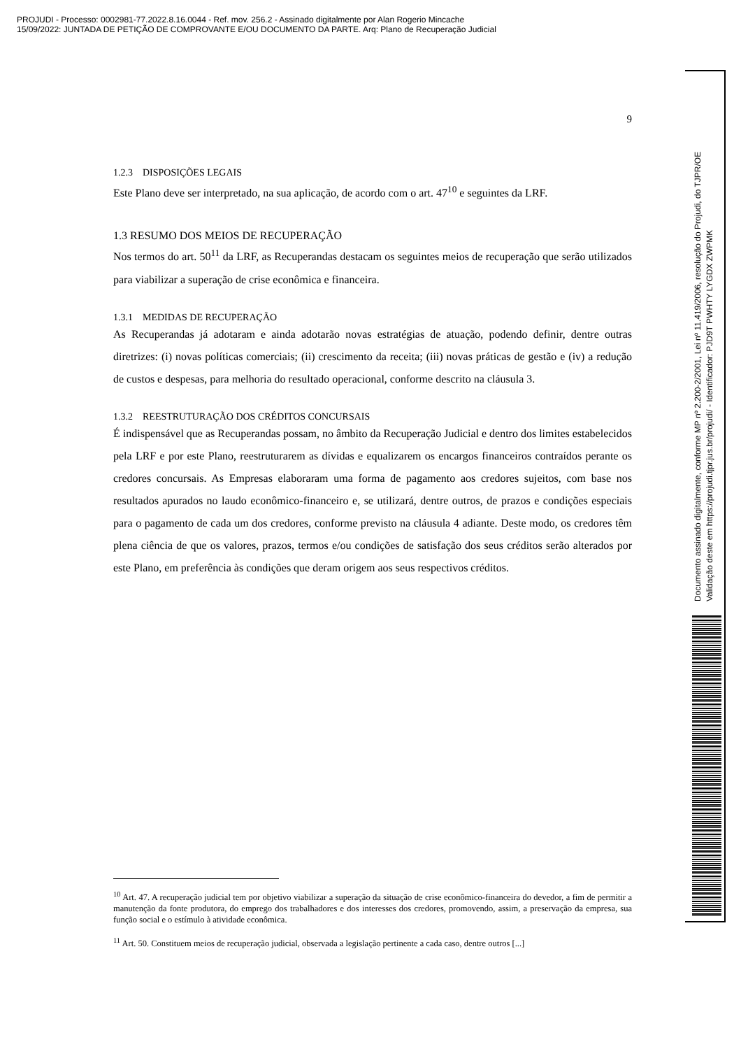PROJUDI - Processo: 0002981-77.2022.8.16.0044 - Ref. mov. 256.2 - Assinado digitalmente por Alan Rogerio Mincache
15/09/2022: JUNTADA DE PETIÇÃO DE COMPROVANTE E/OU DOCUMENTO DA PARTE. Arq: Plano de Recuperação Judicial
9
1.2.3 DISPOSIÇÕES LEGAIS
Este Plano deve ser interpretado, na sua aplicação, de acordo com o art. 47<sup>10</sup> e seguintes da LRF.
1.3 RESUMO DOS MEIOS DE RECUPERAÇÃO
Nos termos do art. 50<sup>11</sup> da LRF, as Recuperandas destacam os seguintes meios de recuperação que serão utilizados para viabilizar a superação de crise econômica e financeira.
1.3.1 MEDIDAS DE RECUPERAÇÃO
As Recuperandas já adotaram e ainda adotarão novas estratégias de atuação, podendo definir, dentre outras diretrizes: (i) novas políticas comerciais; (ii) crescimento da receita; (iii) novas práticas de gestão e (iv) a redução de custos e despesas, para melhoria do resultado operacional, conforme descrito na cláusula 3.
1.3.2 REESTRUTURAÇÃO DOS CRÉDITOS CONCURSAIS
É indispensável que as Recuperandas possam, no âmbito da Recuperação Judicial e dentro dos limites estabelecidos pela LRF e por este Plano, reestruturarem as dívidas e equalizarem os encargos financeiros contraídos perante os credores concursais. As Empresas elaboraram uma forma de pagamento aos credores sujeitos, com base nos resultados apurados no laudo econômico-financeiro e, se utilizará, dentre outros, de prazos e condições especiais para o pagamento de cada um dos credores, conforme previsto na cláusula 4 adiante. Deste modo, os credores têm plena ciência de que os valores, prazos, termos e/ou condições de satisfação dos seus créditos serão alterados por este Plano, em preferência às condições que deram origem aos seus respectivos créditos.
<sup>10</sup> Art. 47. A recuperação judicial tem por objetivo viabilizar a superação da situação de crise econômico-financeira do devedor, a fim de permitir a manutenção da fonte produtora, do emprego dos trabalhadores e dos interesses dos credores, promovendo, assim, a preservação da empresa, sua função social e o estímulo à atividade econômica.
<sup>11</sup> Art. 50. Constituem meios de recuperação judicial, observada a legislação pertinente a cada caso, dentre outros [...]
Documento assinado digitalmente, conforme MP nº 2.200-2/2001, Lei nº 11.419/2006, resolução do Projudi, do TJPR/OE
Validação deste em https://projudi.tjpr.jus.br/projudi/ - Identificador: PJD9T PWHTY LYGDX ZWPMK